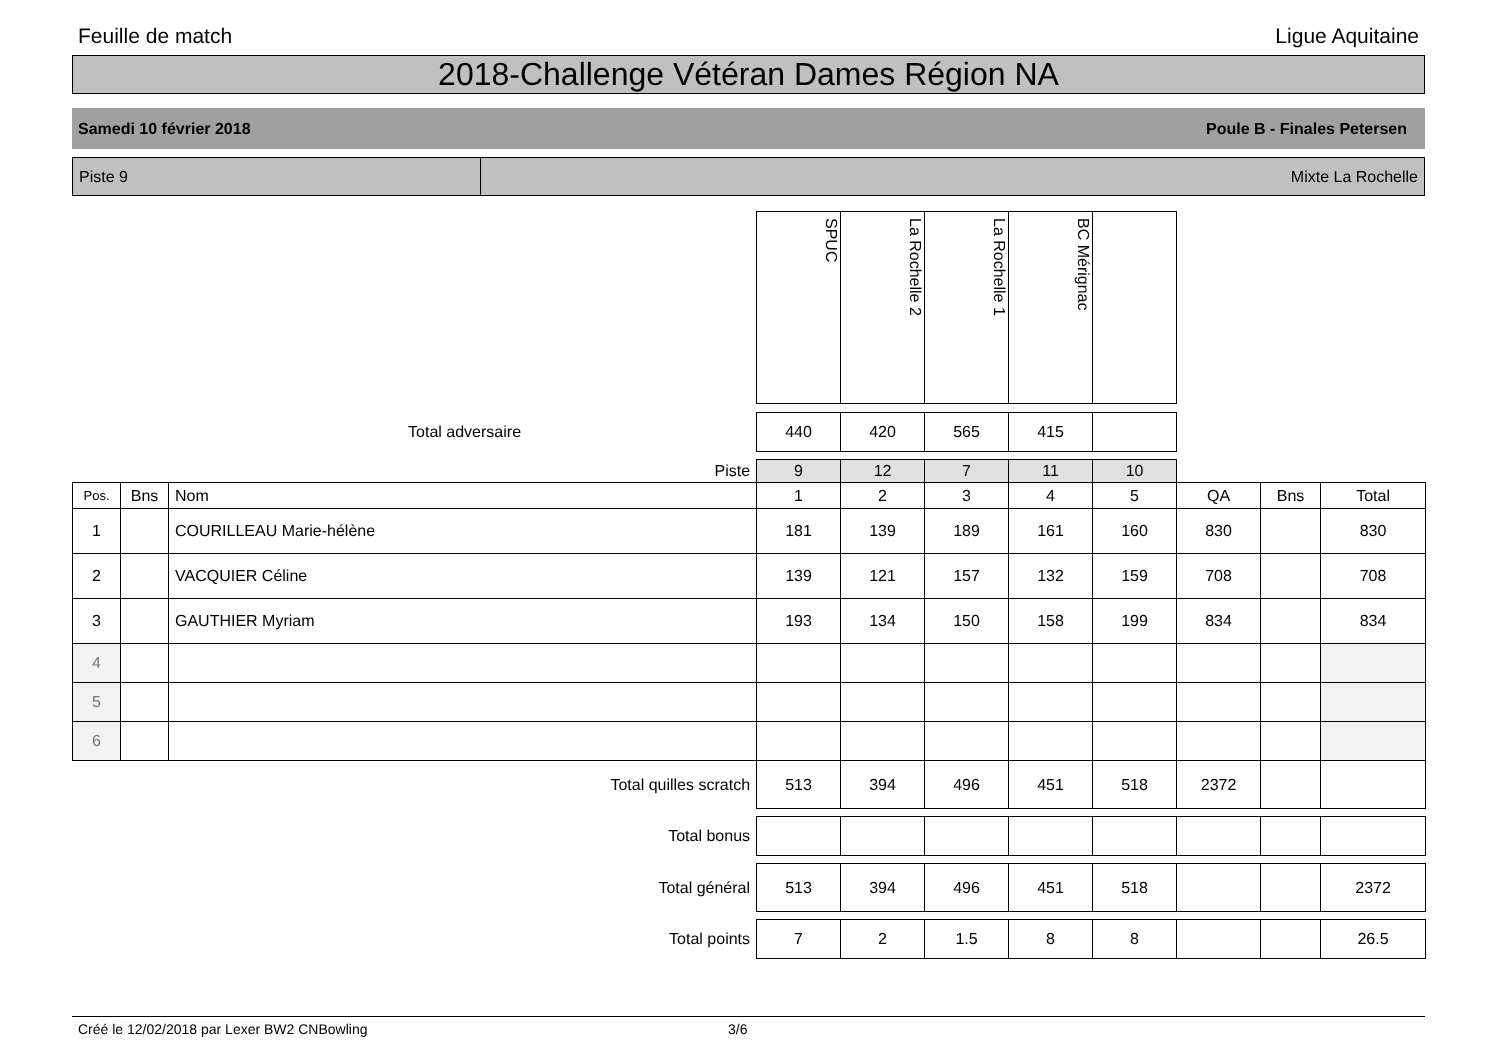Feuille de match Ligue Aquitaine
2018-Challenge Vétéran Dames Région NA
Samedi 10 février 2018 Poule B - Finales Petersen
Piste 9 Mixte La Rochelle
| | | | SPUC | La Rochelle 2 | La Rochelle 1 | BC Mérignac | | | | |
| Total adversaire | | | 440 | 420 | 565 | 415 | | | | |
| Piste | | | 9 | 12 | 7 | 11 | 10 | | | |
| Pos. | Bns | Nom | 1 | 2 | 3 | 4 | 5 | QA | Bns | Total |
| 1 | | COURILLEAU Marie-hélène | 181 | 139 | 189 | 161 | 160 | 830 | | 830 |
| 2 | | VACQUIER Céline | 139 | 121 | 157 | 132 | 159 | 708 | | 708 |
| 3 | | GAUTHIER Myriam | 193 | 134 | 150 | 158 | 199 | 834 | | 834 |
| 4 | | | | | | | | | | |
| 5 | | | | | | | | | | |
| 6 | | | | | | | | | | |
| Total quilles scratch | | | 513 | 394 | 496 | 451 | 518 | 2372 | | |
| Total bonus | | | | | | | | | | |
| Total général | | | 513 | 394 | 496 | 451 | 518 | | | 2372 |
| Total points | | | 7 | 2 | 1.5 | 8 | 8 | | | 26.5 |
Créé le 12/02/2018 par Lexer BW2 CNBowling 3/6